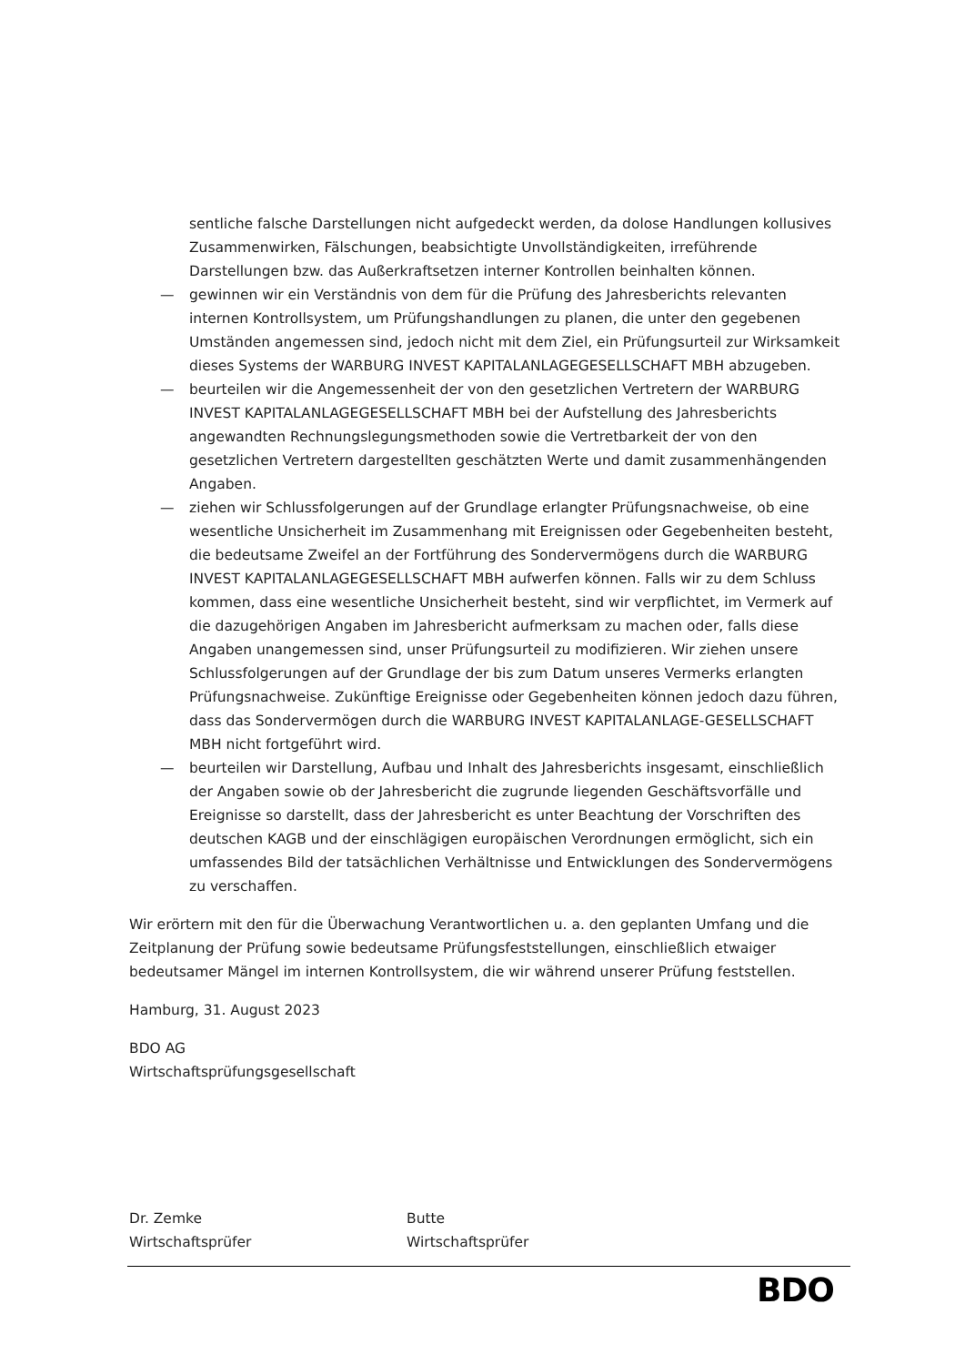sentliche falsche Darstellungen nicht aufgedeckt werden, da dolose Handlungen kollusives Zusammenwirken, Fälschungen, beabsichtigte Unvollständigkeiten, irreführende Darstellungen bzw. das Außerkraftsetzen interner Kontrollen beinhalten können.
— gewinnen wir ein Verständnis von dem für die Prüfung des Jahresberichts relevanten internen Kontrollsystem, um Prüfungshandlungen zu planen, die unter den gegebenen Umständen angemessen sind, jedoch nicht mit dem Ziel, ein Prüfungsurteil zur Wirksamkeit dieses Systems der WARBURG INVEST KAPITALANLAGEGESELLSCHAFT MBH abzugeben.
— beurteilen wir die Angemessenheit der von den gesetzlichen Vertretern der WARBURG INVEST KAPITALANLAGEGESELLSCHAFT MBH bei der Aufstellung des Jahresberichts angewandten Rechnungslegungsmethoden sowie die Vertretbarkeit der von den gesetzlichen Vertretern dargestellten geschätzten Werte und damit zusammenhängenden Angaben.
— ziehen wir Schlussfolgerungen auf der Grundlage erlangter Prüfungsnachweise, ob eine wesentliche Unsicherheit im Zusammenhang mit Ereignissen oder Gegebenheiten besteht, die bedeutsame Zweifel an der Fortführung des Sondervermögens durch die WARBURG INVEST KAPITALANLAGEGESELLSCHAFT MBH aufwerfen können. Falls wir zu dem Schluss kommen, dass eine wesentliche Unsicherheit besteht, sind wir verpflichtet, im Vermerk auf die dazugehörigen Angaben im Jahresbericht aufmerksam zu machen oder, falls diese Angaben unangemessen sind, unser Prüfungsurteil zu modifizieren. Wir ziehen unsere Schlussfolgerungen auf der Grundlage der bis zum Datum unseres Vermerks erlangten Prüfungsnachweise. Zukünftige Ereignisse oder Gegebenheiten können jedoch dazu führen, dass das Sondervermögen durch die WARBURG INVEST KAPITALANLAGE-GESELLSCHAFT MBH nicht fortgeführt wird.
— beurteilen wir Darstellung, Aufbau und Inhalt des Jahresberichts insgesamt, einschließlich der Angaben sowie ob der Jahresbericht die zugrunde liegenden Geschäftsvorfälle und Ereignisse so darstellt, dass der Jahresbericht es unter Beachtung der Vorschriften des deutschen KAGB und der einschlägigen europäischen Verordnungen ermöglicht, sich ein umfassendes Bild der tatsächlichen Verhältnisse und Entwicklungen des Sondervermögens zu verschaffen.
Wir erörtern mit den für die Überwachung Verantwortlichen u. a. den geplanten Umfang und die Zeitplanung der Prüfung sowie bedeutsame Prüfungsfeststellungen, einschließlich etwaiger bedeutsamer Mängel im internen Kontrollsystem, die wir während unserer Prüfung feststellen.
Hamburg, 31. August 2023
BDO AG
Wirtschaftsprüfungsgesellschaft
Dr. Zemke
Wirtschaftsprüfer
Butte
Wirtschaftsprüfer
BDO